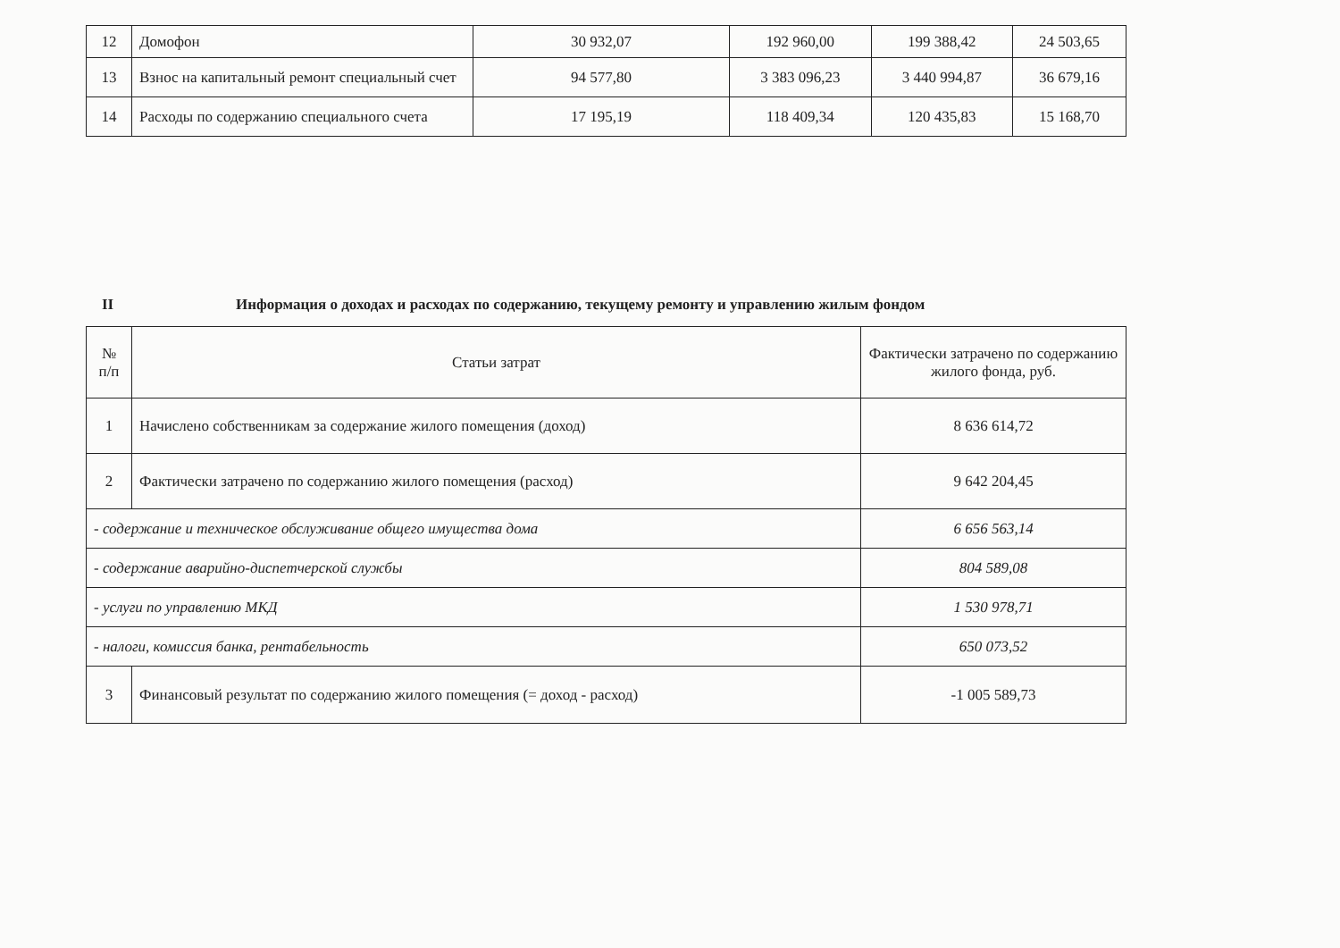| 12 | Домофон | 30 932,07 | 192 960,00 | 199 388,42 | 24 503,65 |
| 13 | Взнос на капитальный ремонт специальный счет | 94 577,80 | 3 383 096,23 | 3 440 994,87 | 36 679,16 |
| 14 | Расходы по содержанию специального счета | 17 195,19 | 118 409,34 | 120 435,83 | 15 168,70 |
II Информация о доходах и расходах по содержанию, текущему ремонту и управлению жилым фондом
| № п/п | Статьи затрат | Фактически затрачено по содержанию жилого фонда, руб. |
| --- | --- | --- |
| 1 | Начислено собственникам за содержание жилого помещения (доход) | 8 636 614,72 |
| 2 | Фактически затрачено по содержанию жилого помещения (расход) | 9 642 204,45 |
| - содержание и техническое обслуживание общего имущества дома | | 6 656 563,14 |
| - содержание аварийно-диспетчерской службы | | 804 589,08 |
| - услуги по управлению МКД | | 1 530 978,71 |
| - налоги, комиссия банка, рентабельность | | 650 073,52 |
| 3 | Финансовый результат по содержанию жилого помещения (= доход - расход) | -1 005 589,73 |